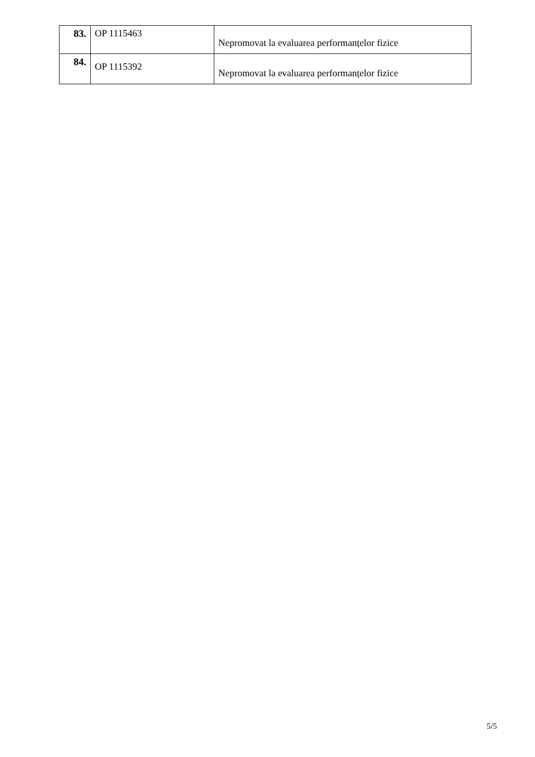| 83. | OP 1115463 | Nepromovat la evaluarea performanțelor fizice |
| 84. | OP 1115392 | Nepromovat la evaluarea performanțelor fizice |
5/5